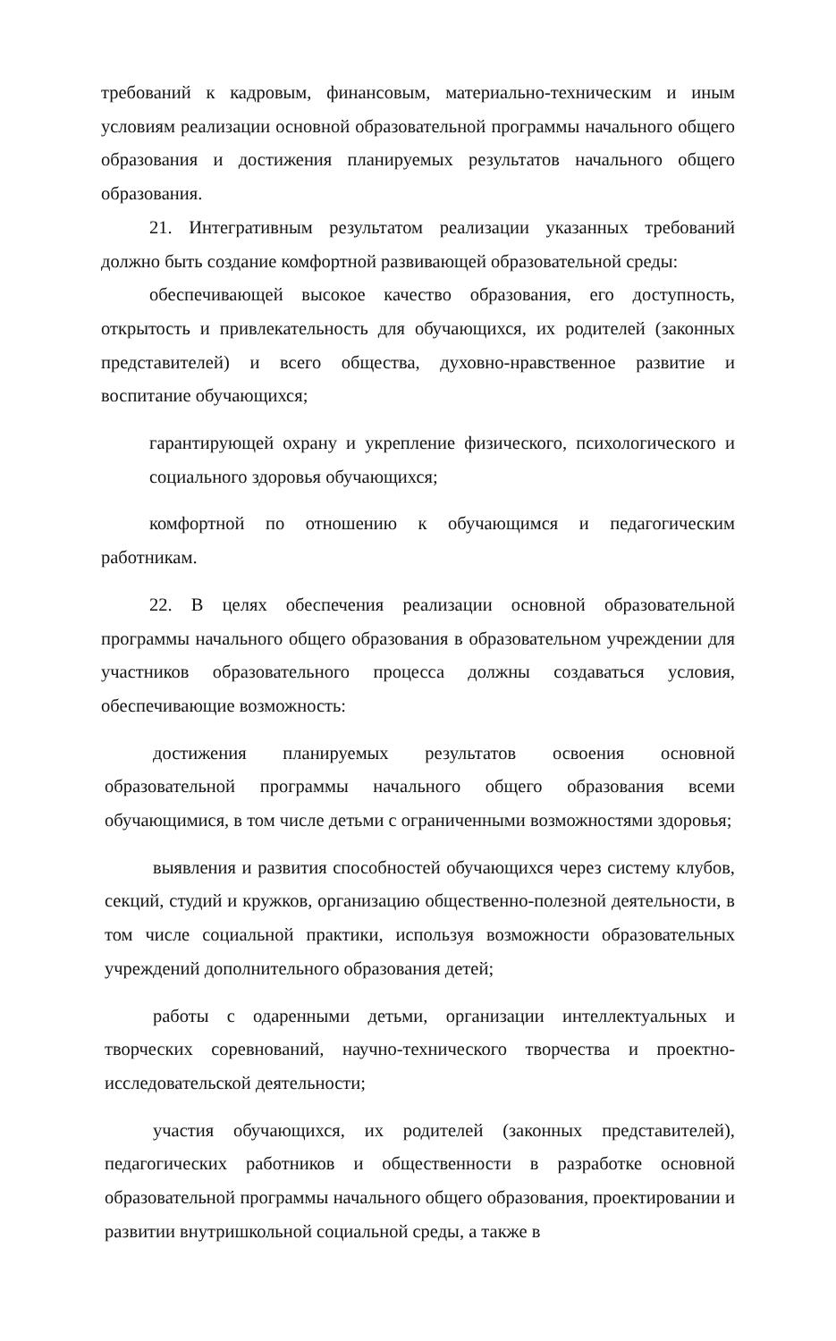требований к кадровым, финансовым, материально-техническим и иным условиям реализации основной образовательной программы начального общего образования и достижения планируемых результатов начального общего образования.
21. Интегративным результатом реализации указанных требований должно быть создание комфортной развивающей образовательной среды:
обеспечивающей высокое качество образования, его доступность, открытость и привлекательность для обучающихся, их родителей (законных представителей) и всего общества, духовно-нравственное развитие и воспитание обучающихся;
гарантирующей охрану и укрепление физического, психологического и социального здоровья обучающихся;
комфортной по отношению к обучающимся и педагогическим работникам.
22. В целях обеспечения реализации основной образовательной программы начального общего образования в образовательном учреждении для участников образовательного процесса должны создаваться условия, обеспечивающие возможность:
достижения планируемых результатов освоения основной образовательной программы начального общего образования всеми обучающимися, в том числе детьми с ограниченными возможностями здоровья;
выявления и развития способностей обучающихся через систему клубов, секций, студий и кружков, организацию общественно-полезной деятельности, в том числе социальной практики, используя возможности образовательных учреждений дополнительного образования детей;
работы с одаренными детьми, организации интеллектуальных и творческих соревнований, научно-технического творчества и проектно-исследовательской деятельности;
участия обучающихся, их родителей (законных представителей), педагогических работников и общественности в разработке основной образовательной программы начального общего образования, проектировании и развитии внутришкольной социальной среды, а также в